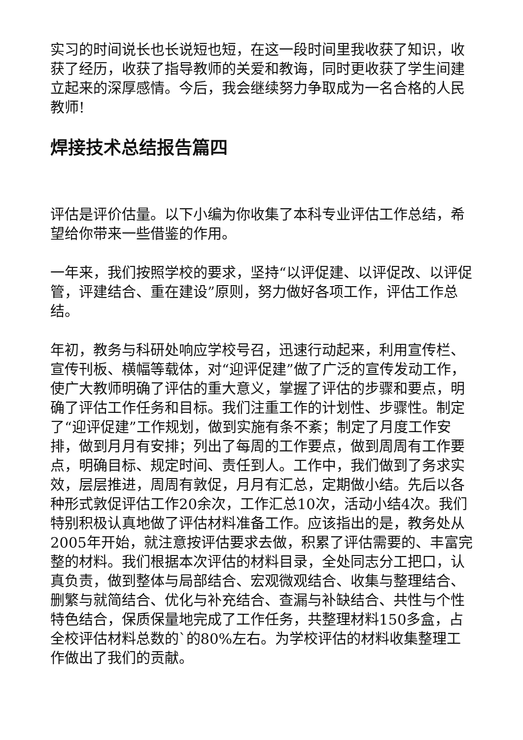实习的时间说长也长说短也短，在这一段时间里我收获了知识，收获了经历，收获了指导教师的关爱和教诲，同时更收获了学生间建立起来的深厚感情。今后，我会继续努力争取成为一名合格的人民教师!
焊接技术总结报告篇四
评估是评价估量。以下小编为你收集了本科专业评估工作总结，希望给你带来一些借鉴的作用。
一年来，我们按照学校的要求，坚持“以评促建、以评促改、以评促管，评建结合、重在建设”原则，努力做好各项工作，评估工作总结。
年初，教务与科研处响应学校号召，迅速行动起来，利用宣传栏、宣传刊板、横幅等载体，对“迎评促建”做了广泛的宣传发动工作，使广大教师明确了评估的重大意义，掌握了评估的步骤和要点，明确了评估工作任务和目标。我们注重工作的计划性、步骤性。制定了“迎评促建”工作规划，做到实施有条不紊；制定了月度工作安排，做到月月有安排；列出了每周的工作要点，做到周周有工作要点，明确目标、规定时间、责任到人。工作中，我们做到了务求实效，层层推进，周周有敦促，月月有汇总，定期做小结。先后以各种形式敦促评估工作20余次，工作汇总10次，活动小结4次。我们特别积极认真地做了评估材料准备工作。应该指出的是，教务处从2005年开始，就注意按评估要求去做，积累了评估需要的、丰富完整的材料。我们根据本次评估的材料目录，全处同志分工把口，认真负责，做到整体与局部结合、宏观微观结合、收集与整理结合、删繁与就简结合、优化与补充结合、查漏与补缺结合、共性与个性特色结合，保质保量地完成了工作任务，共整理材料150多盒，占全校评估材料总数的`的80%左右。为学校评估的材料收集整理工作做出了我们的贡献。